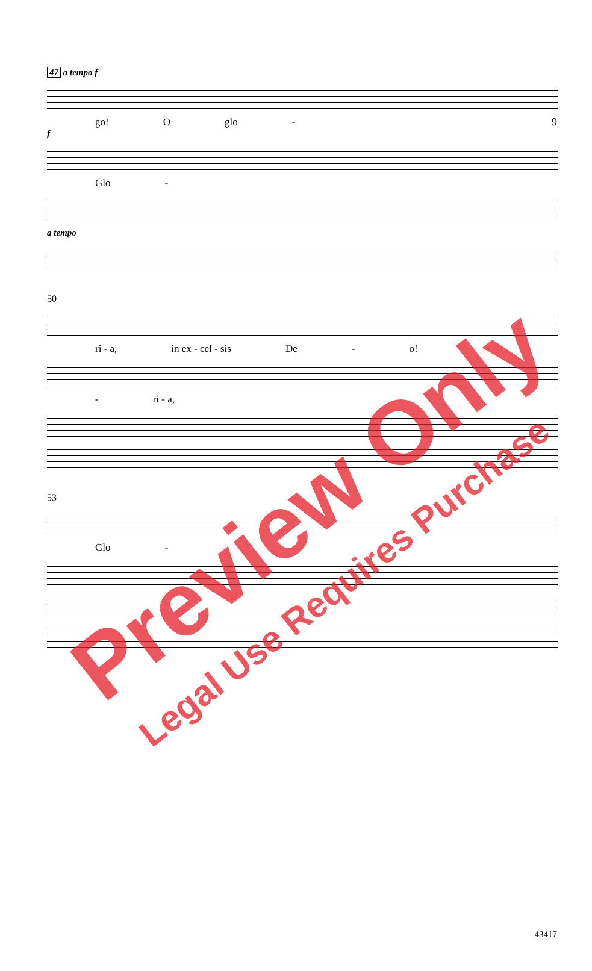9
47 a tempo f
go! O glo -
f
Glo -
a tempo
50
ri - a, in ex - cel - sis De - o!
- ri - a,
53
Glo -
Preview Only
Legal Use Requires Purchase
43417